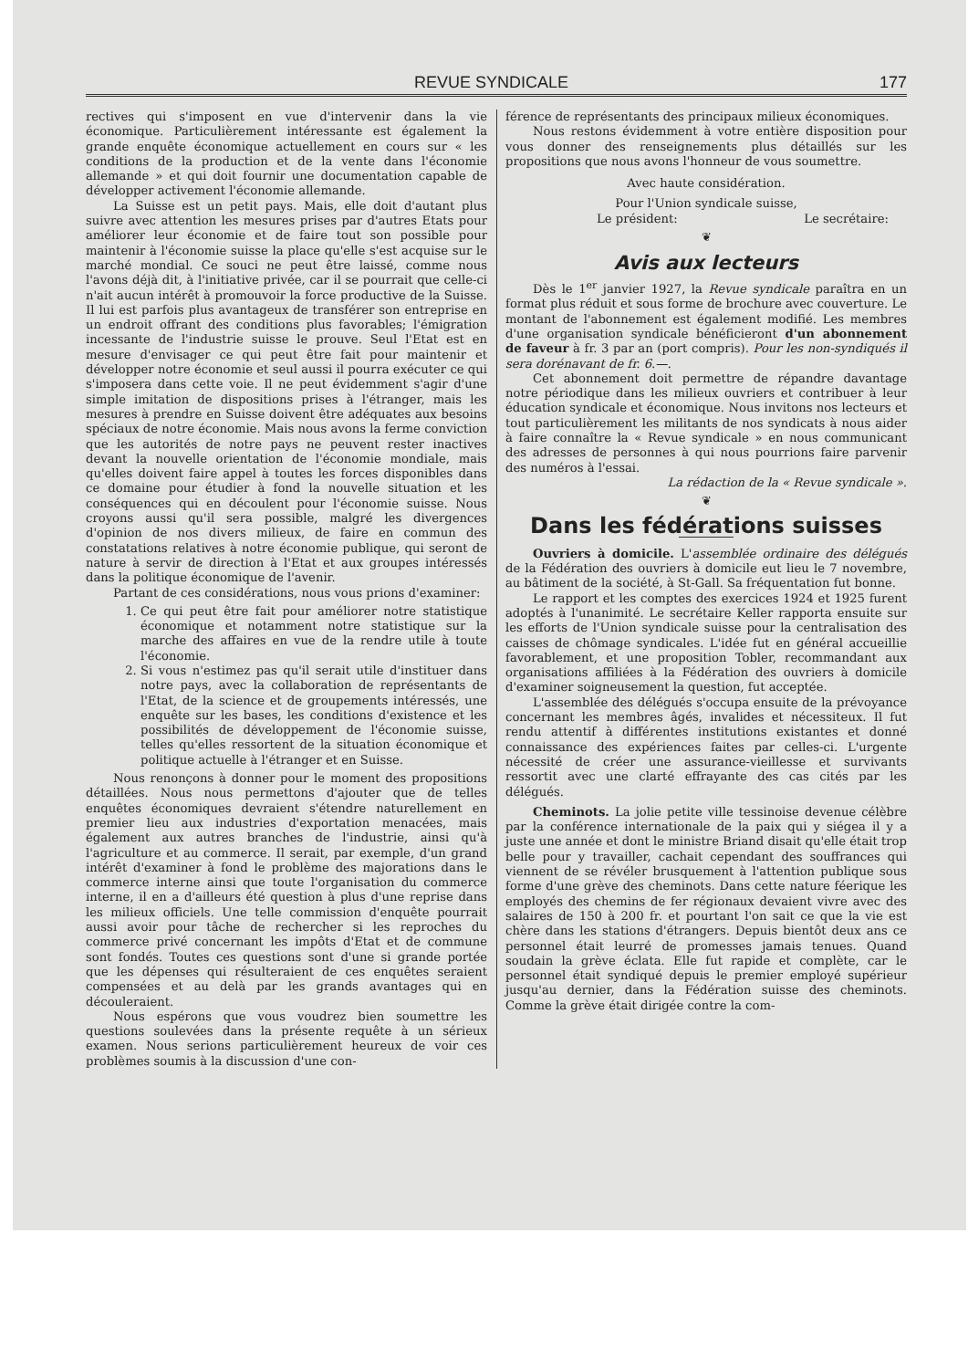REVUE SYNDICALE 177
rectives qui s'imposent en vue d'intervenir dans la vie économique. Particulièrement intéressante est également la grande enquête économique actuellement en cours sur « les conditions de la production et de la vente dans l'économie allemande » et qui doit fournir une documentation capable de développer activement l'économie allemande.
La Suisse est un petit pays. Mais, elle doit d'autant plus suivre avec attention les mesures prises par d'autres Etats pour améliorer leur économie et de faire tout son possible pour maintenir à l'économie suisse la place qu'elle s'est acquise sur le marché mondial. Ce souci ne peut être laissé, comme nous l'avons déjà dit, à l'initiative privée, car il se pourrait que celle-ci n'ait aucun intérêt à promouvoir la force productive de la Suisse. Il lui est parfois plus avantageux de transférer son entreprise en un endroit offrant des conditions plus favorables; l'émigration incessante de l'industrie suisse le prouve. Seul l'Etat est en mesure d'envisager ce qui peut être fait pour maintenir et développer notre économie et seul aussi il pourra exécuter ce qui s'imposera dans cette voie. Il ne peut évidemment s'agir d'une simple imitation de dispositions prises à l'étranger, mais les mesures à prendre en Suisse doivent être adéquates aux besoins spéciaux de notre économie. Mais nous avons la ferme conviction que les autorités de notre pays ne peuvent rester inactives devant la nouvelle orientation de l'économie mondiale, mais qu'elles doivent faire appel à toutes les forces disponibles dans ce domaine pour étudier à fond la nouvelle situation et les conséquences qui en découlent pour l'économie suisse. Nous croyons aussi qu'il sera possible, malgré les divergences d'opinion de nos divers milieux, de faire en commun des constatations relatives à notre économie publique, qui seront de nature à servir de direction à l'Etat et aux groupes intéressés dans la politique économique de l'avenir.
Partant de ces considérations, nous vous prions d'examiner:
1. Ce qui peut être fait pour améliorer notre statistique économique et notamment notre statistique sur la marche des affaires en vue de la rendre utile à toute l'économie.
2. Si vous n'estimez pas qu'il serait utile d'instituer dans notre pays, avec la collaboration de représentants de l'Etat, de la science et de groupements intéressés, une enquête sur les bases, les conditions d'existence et les possibilités de développement de l'économie suisse, telles qu'elles ressortent de la situation économique et politique actuelle à l'étranger et en Suisse.
Nous renonçons à donner pour le moment des propositions détaillées. Nous nous permettons d'ajouter que de telles enquêtes économiques devraient s'étendre naturellement en premier lieu aux industries d'exportation menacées, mais également aux autres branches de l'industrie, ainsi qu'à l'agriculture et au commerce. Il serait, par exemple, d'un grand intérêt d'examiner à fond le problème des majorations dans le commerce interne ainsi que toute l'organisation du commerce interne, il en a d'ailleurs été question à plus d'une reprise dans les milieux officiels. Une telle commission d'enquête pourrait aussi avoir pour tâche de rechercher si les reproches du commerce privé concernant les impôts d'Etat et de commune sont fondés. Toutes ces questions sont d'une si grande portée que les dépenses qui résulteraient de ces enquêtes seraient compensées et au delà par les grands avantages qui en découleraient.
Nous espérons que vous voudrez bien soumettre les questions soulevées dans la présente requête à un sérieux examen. Nous serions particulièrement heureux de voir ces problèmes soumis à la discussion d'une con-
férence de représentants des principaux milieux économiques.
Nous restons évidemment à votre entière disposition pour vous donner des renseignements plus détaillés sur les propositions que nous avons l'honneur de vous soumettre.
Avec haute considération.
Pour l'Union syndicale suisse,
Le président: Le secrétaire:
❦
Avis aux lecteurs
Dès le 1<sup>er</sup> janvier 1927, la Revue syndicale paraîtra en un format plus réduit et sous forme de brochure avec couverture. Le montant de l'abonnement est également modifié. Les membres d'une organisation syndicale bénéficieront d'un abonnement de faveur à fr. 3 par an (port compris). Pour les non-syndiqués il sera dorénavant de fr. 6.—.
Cet abonnement doit permettre de répandre davantage notre périodique dans les milieux ouvriers et contribuer à leur éducation syndicale et économique. Nous invitons nos lecteurs et tout particulièrement les militants de nos syndicats à nous aider à faire connaître la « Revue syndicale » en nous communicant des adresses de personnes à qui nous pourrions faire parvenir des numéros à l'essai.
La rédaction de la « Revue syndicale ».
❦
Dans les fédérations suisses
Ouvriers à domicile. L'assemblée ordinaire des délégués de la Fédération des ouvriers à domicile eut lieu le 7 novembre, au bâtiment de la société, à St-Gall. Sa fréquentation fut bonne.
Le rapport et les comptes des exercices 1924 et 1925 furent adoptés à l'unanimité. Le secrétaire Keller rapporta ensuite sur les efforts de l'Union syndicale suisse pour la centralisation des caisses de chômage syndicales. L'idée fut en général accueillie favorablement, et une proposition Tobler, recommandant aux organisations affiliées à la Fédération des ouvriers à domicile d'examiner soigneusement la question, fut acceptée.
L'assemblée des délégués s'occupa ensuite de la prévoyance concernant les membres âgés, invalides et nécessiteux. Il fut rendu attentif à différentes institutions existantes et donné connaissance des expériences faites par celles-ci. L'urgente nécessité de créer une assurance-vieillesse et survivants ressortit avec une clarté effrayante des cas cités par les délégués.
Cheminots. La jolie petite ville tessinoise devenue célèbre par la conférence internationale de la paix qui y siégea il y a juste une année et dont le ministre Briand disait qu'elle était trop belle pour y travailler, cachait cependant des souffrances qui viennent de se révéler brusquement à l'attention publique sous forme d'une grève des cheminots. Dans cette nature féerique les employés des chemins de fer régionaux devaient vivre avec des salaires de 150 à 200 fr. et pourtant l'on sait ce que la vie est chère dans les stations d'étrangers. Depuis bientôt deux ans ce personnel était leurré de promesses jamais tenues. Quand soudain la grève éclata. Elle fut rapide et complète, car le personnel était syndiqué depuis le premier employé supérieur jusqu'au dernier, dans la Fédération suisse des cheminots. Comme la grève était dirigée contre la com-